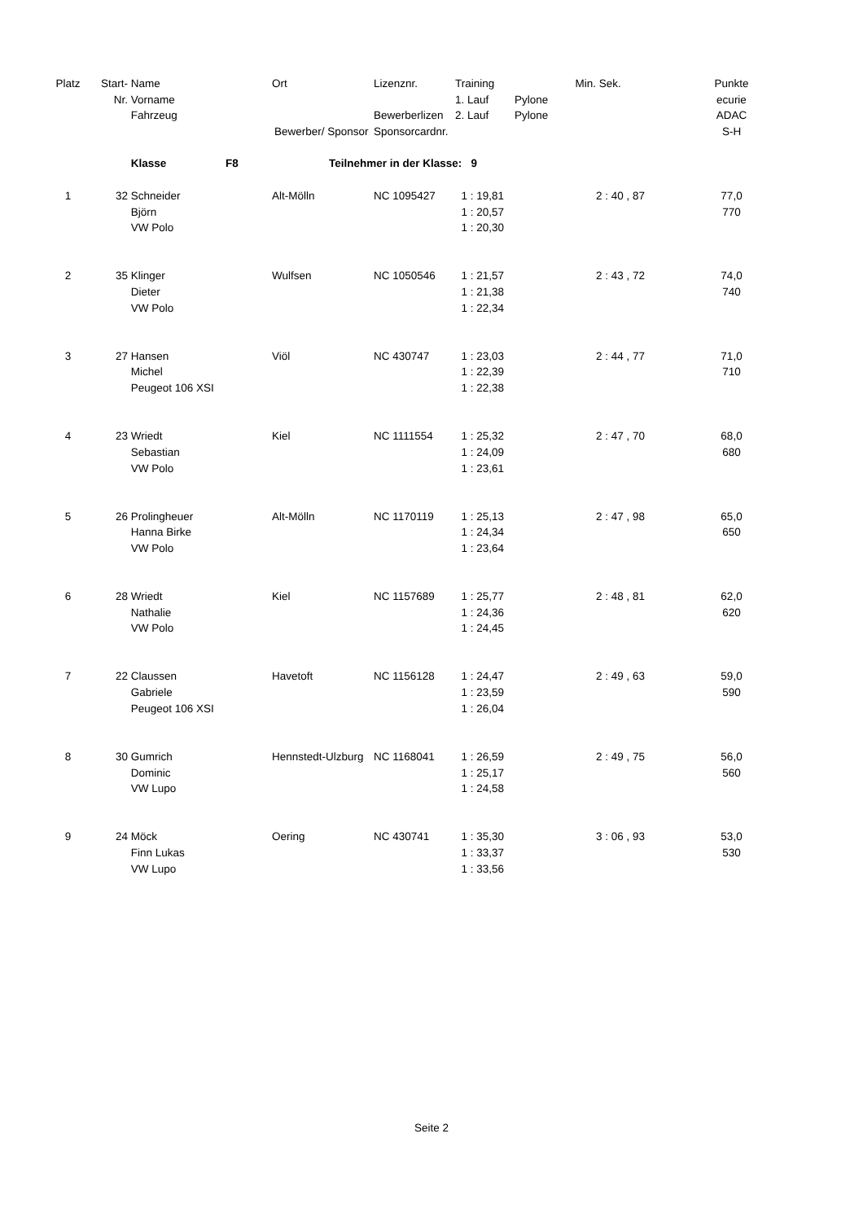| Platz | Start- | Name | | Ort | Lizenznr. | Training | Min. | Sek. | Punkte |
| --- | --- | --- | --- | --- | --- | --- | --- | --- | --- |
| | Nr. | Vorname | | | | 1. Lauf | Pylone | | ecurie |
| | | Fahrzeug | | | Bewerberlizen | 2. Lauf | Pylone | | ADAC |
| | | | Bewerber/ Sponsor | | Sponsorcardnr. | | | | S-H |
| | | Klasse | F8 | Teilnehmer in der Klasse: 9 | | | | | |
| 1 | 32 | Schneider | | Alt-Mölln | NC 1095427 | 1 : 19,81 | | 2 : 40 , 87 | 77,0 |
| | | Björn | | | | 1 : 20,57 | | | 770 |
| | | VW Polo | | | | 1 : 20,30 | | | |
| 2 | 35 | Klinger | | Wulfsen | NC 1050546 | 1 : 21,57 | | 2 : 43 , 72 | 74,0 |
| | | Dieter | | | | 1 : 21,38 | | | 740 |
| | | VW Polo | | | | 1 : 22,34 | | | |
| 3 | 27 | Hansen | | Viöl | NC 430747 | 1 : 23,03 | | 2 : 44 , 77 | 71,0 |
| | | Michel | | | | 1 : 22,39 | | | 710 |
| | | Peugeot 106 XSI | | | | 1 : 22,38 | | | |
| 4 | 23 | Wriedt | | Kiel | NC 1111554 | 1 : 25,32 | | 2 : 47 , 70 | 68,0 |
| | | Sebastian | | | | 1 : 24,09 | | | 680 |
| | | VW Polo | | | | 1 : 23,61 | | | |
| 5 | 26 | Prolingheuer | | Alt-Mölln | NC 1170119 | 1 : 25,13 | | 2 : 47 , 98 | 65,0 |
| | | Hanna Birke | | | | 1 : 24,34 | | | 650 |
| | | VW Polo | | | | 1 : 23,64 | | | |
| 6 | 28 | Wriedt | | Kiel | NC 1157689 | 1 : 25,77 | | 2 : 48 , 81 | 62,0 |
| | | Nathalie | | | | 1 : 24,36 | | | 620 |
| | | VW Polo | | | | 1 : 24,45 | | | |
| 7 | 22 | Claussen | | Havetoft | NC 1156128 | 1 : 24,47 | | 2 : 49 , 63 | 59,0 |
| | | Gabriele | | | | 1 : 23,59 | | | 590 |
| | | Peugeot 106 XSI | | | | 1 : 26,04 | | | |
| 8 | 30 | Gumrich | | Hennstedt-Ulzburg | NC 1168041 | 1 : 26,59 | | 2 : 49 , 75 | 56,0 |
| | | Dominic | | | | 1 : 25,17 | | | 560 |
| | | VW Lupo | | | | 1 : 24,58 | | | |
| 9 | 24 | Möck | | Oering | NC 430741 | 1 : 35,30 | | 3 : 06 , 93 | 53,0 |
| | | Finn Lukas | | | | 1 : 33,37 | | | 530 |
| | | VW Lupo | | | | 1 : 33,56 | | | |
Seite 2